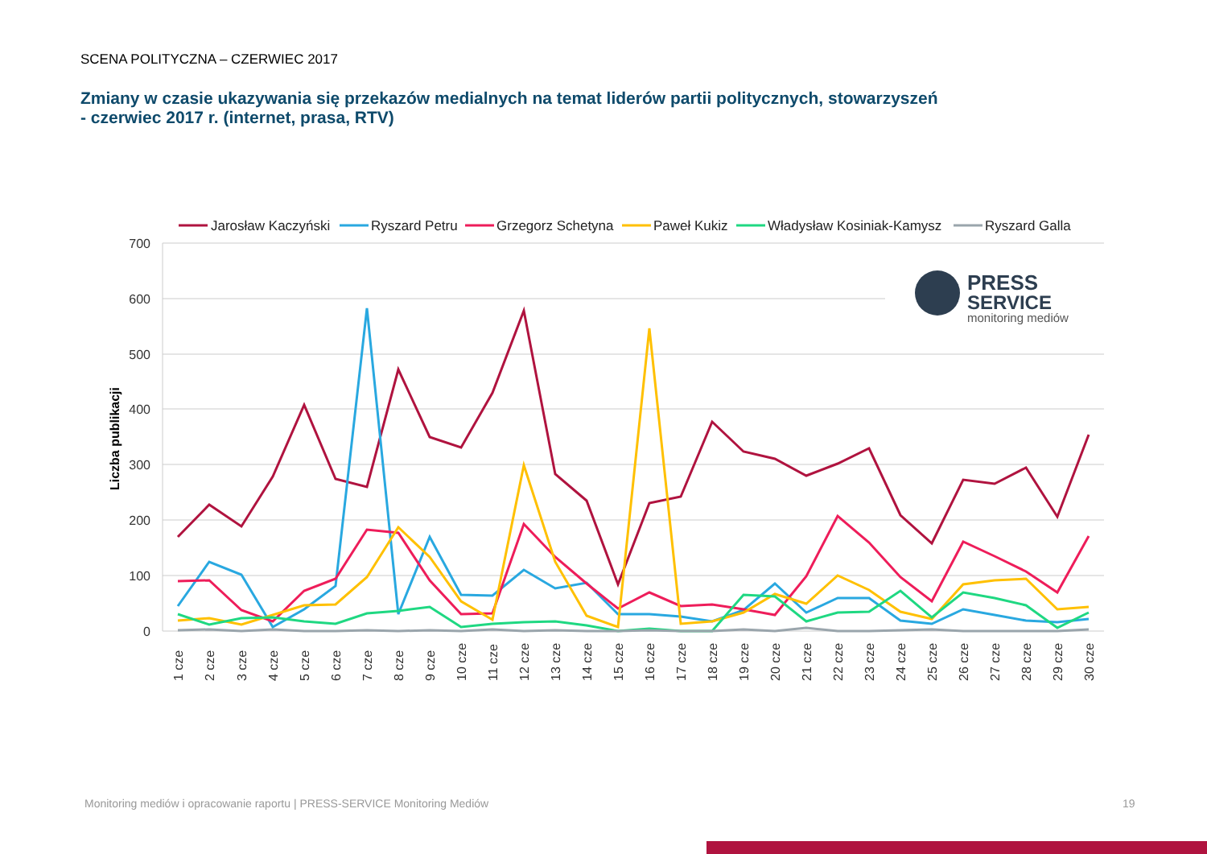SCENA POLITYCZNA – CZERWIEC 2017
Zmiany w czasie ukazywania się przekazów medialnych na temat liderów partii politycznych, stowarzyszeń
- czerwiec 2017 r. (internet, prasa, RTV)
Jarosław Kaczyński
Ryszard Petru
Grzegorz Schetyna
Paweł Kukiz
Władysław Kosiniak-Kamysz
Ryszard Galla
700
600
500
400
300
200
100
0
Liczba publikacji
PRESS
SERVICE
monitoring mediów
1 cze
2 cze
3 cze
4 cze
5 cze
6 cze
7 cze
8 cze
9 cze
10 cze
11 cze
12 cze
13 cze
14 cze
15 cze
16 cze
17 cze
18 cze
19 cze
20 cze
21 cze
22 cze
23 cze
24 cze
25 cze
26 cze
27 cze
28 cze
29 cze
30 cze
Monitoring mediów i opracowanie raportu | PRESS-SERVICE Monitoring Mediów
19